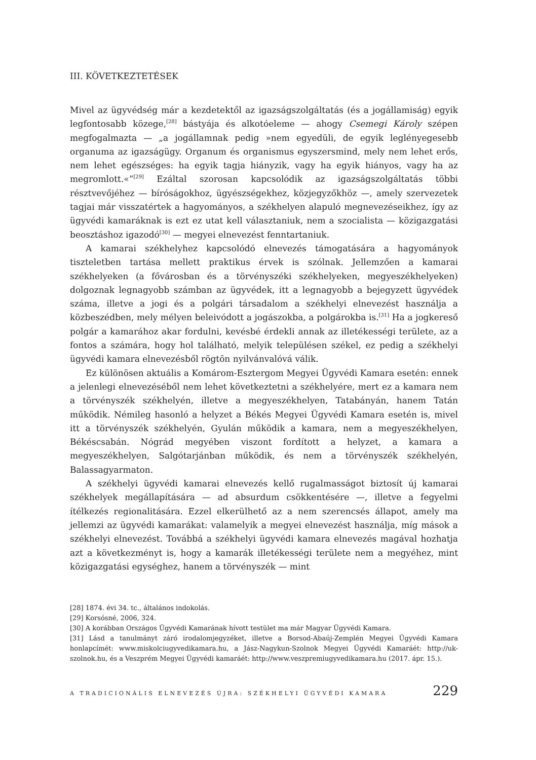III. KÖVETKEZTETÉSEK
Mivel az ügyvédség már a kezdetektől az igazságszolgáltatás (és a jogállamiság) egyik legfontosabb közege,<sup>[28]</sup> bástyája és alkotóeleme — ahogy Csemegi Károly szépen megfogalmazta — „a jogállamnak pedig »nem egyedüli, de egyik leglényegesebb organuma az igazságügy. Organum és organismus egyszersmind, mely nem lehet erős, nem lehet egészséges: ha egyik tagja hiányzik, vagy ha egyik hiányos, vagy ha az megromlott.«”<sup>[29]</sup> Ezáltal szorosan kapcsolódik az igazságszolgáltatás többi résztvevőjéhez — bíróságokhoz, ügyészségekhez, közjegyzőkhöz —, amely szervezetek tagjai már visszatértek a hagyományos, a székhelyen alapuló megnevezéseikhez, így az ügyvédi kamaráknak is ezt ez utat kell választaniuk, nem a szocialista — közigazgatási beosztáshoz igazodó<sup>[30]</sup> — megyei elnevezést fenntartaniuk.
A kamarai székhelyhez kapcsolódó elnevezés támogatására a hagyományok tiszteletben tartása mellett praktikus érvek is szólnak. Jellemzően a kamarai székhelyeken (a fővárosban és a törvényszéki székhelyeken, megyeszékhelyeken) dolgoznak legnagyobb számban az ügyvédek, itt a legnagyobb a bejegyzett ügyvédek száma, illetve a jogi és a polgári társadalom a székhelyi elnevezést használja a közbeszédben, mely mélyen beleivódott a jogászokba, a polgárokba is.<sup>[31]</sup> Ha a jogkereső polgár a kamarához akar fordulni, kevésbé érdekli annak az illetékességi területe, az a fontos a számára, hogy hol található, melyik településen székel, ez pedig a székhelyi ügyvédi kamara elnevezésből rögtön nyilvánvalóvá válik.
Ez különösen aktuális a Komárom-Esztergom Megyei Ügyvédi Kamara esetén: ennek a jelenlegi elnevezéséből nem lehet következtetni a székhelyére, mert ez a kamara nem a törvényszék székhelyén, illetve a megyeszékhelyen, Tatabányán, hanem Tatán működik. Némileg hasonló a helyzet a Békés Megyei Ügyvédi Kamara esetén is, mivel itt a törvényszék székhelyén, Gyulán működik a kamara, nem a megyeszékhelyen, Békéscsabán. Nógrád megyében viszont fordított a helyzet, a kamara a megyeszékhelyen, Salgótarjánban működik, és nem a törvényszék székhelyén, Balassagyarmaton.
A székhelyi ügyvédi kamarai elnevezés kellő rugalmasságot biztosít új kamarai székhelyek megállapítására — ad absurdum csökkentésére —, illetve a fegyelmi ítélkezés regionalitására. Ezzel elkerülhető az a nem szerencsés állapot, amely ma jellemzi az ügyvédi kamarákat: valamelyik a megyei elnevezést használja, míg mások a székhelyi elnevezést. Továbbá a székhelyi ügyvédi kamara elnevezés magával hozhatja azt a következményt is, hogy a kamarák illetékességi területe nem a megyéhez, mint közigazgatási egységhez, hanem a törvényszék — mint
[28] 1874. évi 34. tc., általános indokolás.
[29] Korsósné, 2006, 324.
[30] A korábban Országos Ügyvédi Kamarának hívott testület ma már Magyar Ügyvédi Kamara.
[31] Lásd a tanulmányt záró irodalomjegyzéket, illetve a Borsod-Abaúj-Zemplén Megyei Ügyvédi Kamara honlapcímét: www.miskolciugyvedikamara.hu, a Jász-Nagykun-Szolnok Megyei Ügyvédi Kamaráét: http://uk-szolnok.hu, és a Veszprém Megyei Ügyvédi kamaráét: http://www.veszpremiugyvedikamara.hu (2017. ápr. 15.).
A TRADICIONÁLIS ELNEVEZÉS ÚJRA: SZÉKHELYI ÜGYVÉDI KAMARA 229